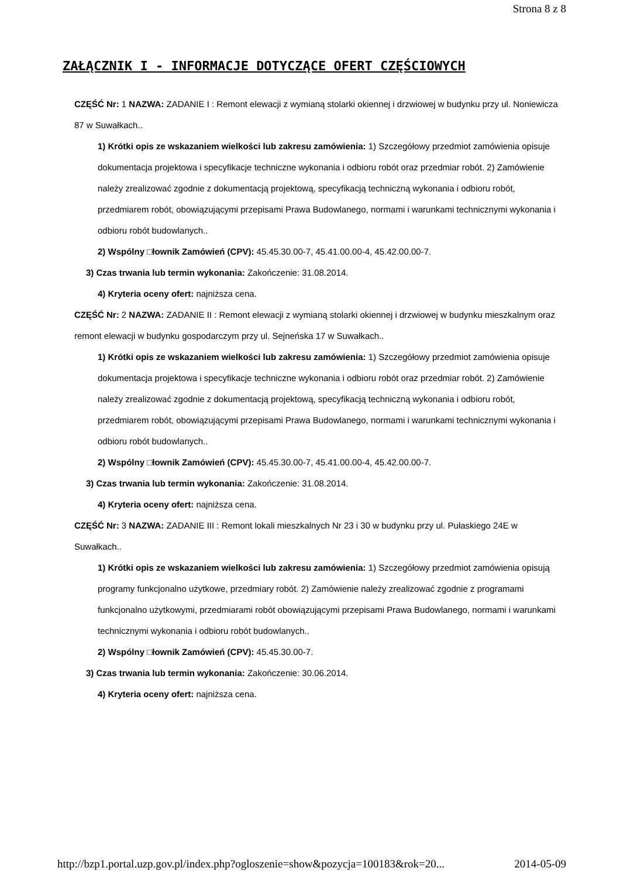Strona 8 z 8
ZAŁĄCZNIK I - INFORMACJE DOTYCZĄCE OFERT CZĘŚCIOWYCH
CZĘŚĆ Nr: 1 NAZWA: ZADANIE I : Remont elewacji z wymianą stolarki okiennej i drzwiowej w budynku przy ul. Noniewicza 87 w Suwałkach..
1) Krótki opis ze wskazaniem wielkości lub zakresu zamówienia: 1) Szczegółowy przedmiot zamówienia opisuje dokumentacja projektowa i specyfikacje techniczne wykonania i odbioru robót oraz przedmiar robót. 2) Zamówienie należy zrealizować zgodnie z dokumentacją projektową, specyfikacją techniczną wykonania i odbioru robót, przedmiarem robót, obowiązującymi przepisami Prawa Budowlanego, normami i warunkami technicznymi wykonania i odbioru robót budowlanych..
2) Wspólny □łownik Zamówień (CPV): 45.45.30.00-7, 45.41.00.00-4, 45.42.00.00-7.
3) Czas trwania lub termin wykonania: Zakończenie: 31.08.2014.
4) Kryteria oceny ofert: najniższa cena.
CZĘŚĆ Nr: 2 NAZWA: ZADANIE II : Remont elewacji z wymianą stolarki okiennej i drzwiowej w budynku mieszkalnym oraz remont elewacji w budynku gospodarczym przy ul. Sejneńska 17 w Suwałkach..
1) Krótki opis ze wskazaniem wielkości lub zakresu zamówienia: 1) Szczegółowy przedmiot zamówienia opisuje dokumentacja projektowa i specyfikacje techniczne wykonania i odbioru robót oraz przedmiar robót. 2) Zamówienie należy zrealizować zgodnie z dokumentacją projektową, specyfikacją techniczną wykonania i odbioru robót, przedmiarem robót, obowiązującymi przepisami Prawa Budowlanego, normami i warunkami technicznymi wykonania i odbioru robót budowlanych..
2) Wspólny □łownik Zamówień (CPV): 45.45.30.00-7, 45.41.00.00-4, 45.42.00.00-7.
3) Czas trwania lub termin wykonania: Zakończenie: 31.08.2014.
4) Kryteria oceny ofert: najniższa cena.
CZĘŚĆ Nr: 3 NAZWA: ZADANIE III : Remont lokali mieszkalnych Nr 23 i 30 w budynku przy ul. Pułaskiego 24E w Suwałkach..
1) Krótki opis ze wskazaniem wielkości lub zakresu zamówienia: 1) Szczegółowy przedmiot zamówienia opisują programy funkcjonalno użytkowe, przedmiary robót. 2) Zamówienie należy zrealizować zgodnie z programami funkcjonalno użytkowymi, przedmiarami robót obowiązującymi przepisami Prawa Budowlanego, normami i warunkami technicznymi wykonania i odbioru robót budowlanych..
2) Wspólny □łownik Zamówień (CPV): 45.45.30.00-7.
3) Czas trwania lub termin wykonania: Zakończenie: 30.06.2014.
4) Kryteria oceny ofert: najniższa cena.
http://bzp1.portal.uzp.gov.pl/index.php?ogloszenie=show&pozycja=100183&rok=20... 2014-05-09